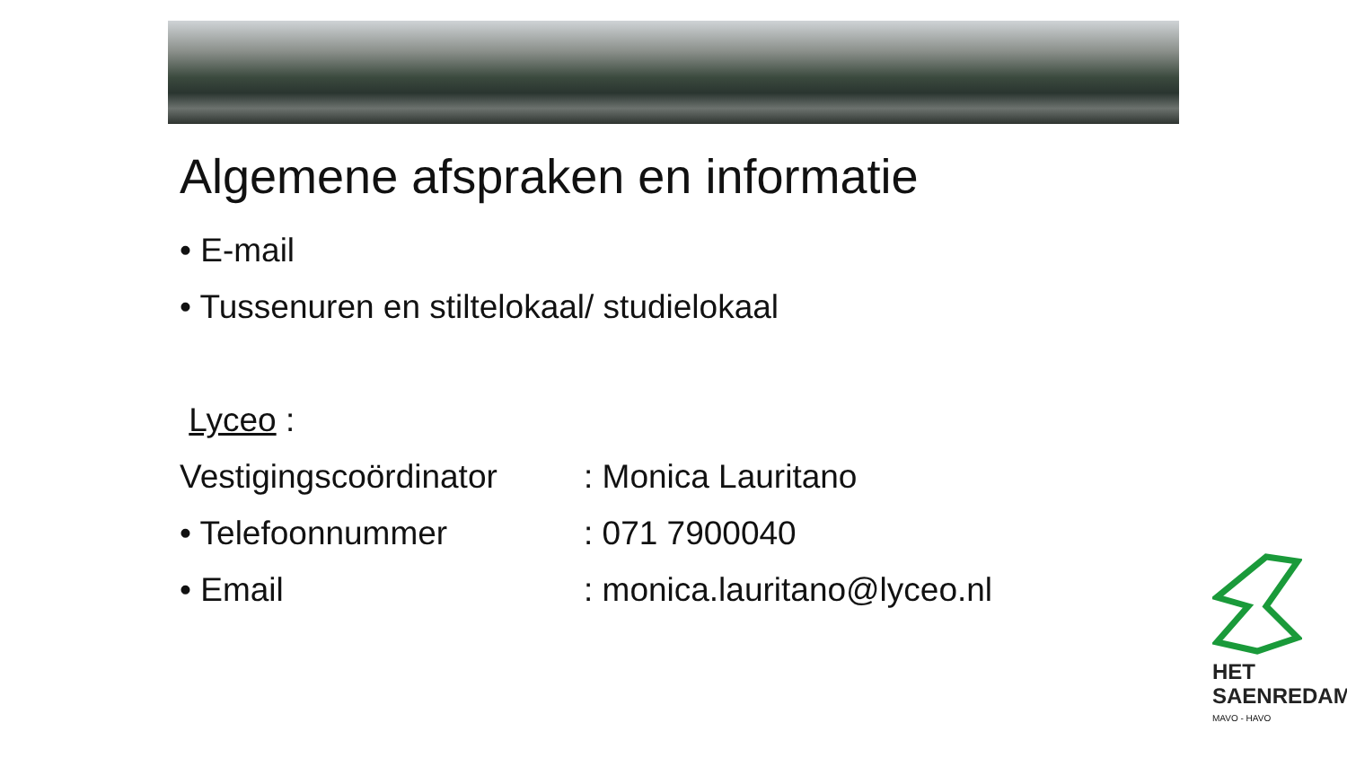Algemene afspraken en informatie
• E-mail
• Tussenuren en stiltelokaal/ studielokaal
Lyceo :
Vestigingscoördinator : Monica Lauritano
• Telefoonnummer : 071 7900040
• Email : monica.lauritano@lyceo.nl
HET
SAENREDAM
MAVO - HAVO